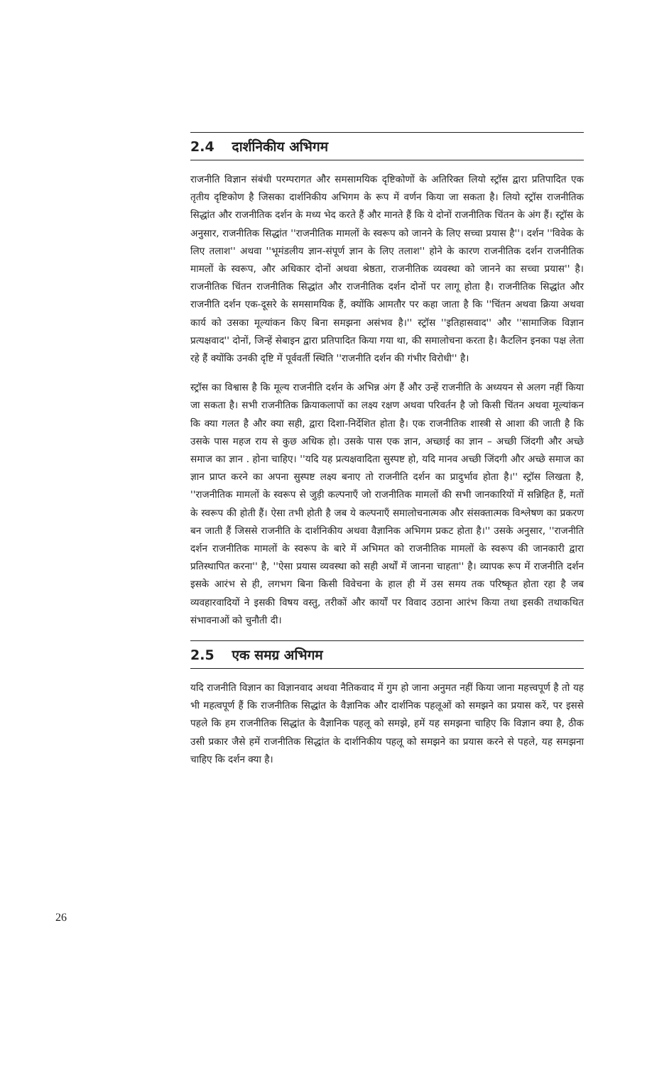2.4 दार्शनिकीय अभिगम
राजनीति विज्ञान संबंधी परम्परागत और समसामयिक दृष्टिकोणों के अतिरिक्त लियो स्ट्रॉस द्वारा प्रतिपादित एक तृतीय दृष्टिकोण है जिसका दार्शनिकीय अभिगम के रूप में वर्णन किया जा सकता है। लियो स्ट्रॉस राजनीतिक सिद्धांत और राजनीतिक दर्शन के मध्य भेद करते हैं और मानते हैं कि ये दोनों राजनीतिक चिंतन के अंग हैं। स्ट्रॉस के अनुसार, राजनीतिक सिद्धांत ''राजनीतिक मामलों के स्वरूप को जानने के लिए सच्चा प्रयास है''। दर्शन ''विवेक के लिए तलाश'' अथवा ''भूमंडलीय ज्ञान-संपूर्ण ज्ञान के लिए तलाश'' होने के कारण राजनीतिक दर्शन राजनीतिक मामलों के स्वरूप, और अधिकार दोनों अथवा श्रेष्ठता, राजनीतिक व्यवस्था को जानने का सच्चा प्रयास'' है। राजनीतिक चिंतन राजनीतिक सिद्धांत और राजनीतिक दर्शन दोनों पर लागू होता है। राजनीतिक सिद्धांत और राजनीति दर्शन एक-दूसरे के समसामयिक हैं, क्योंकि आमतौर पर कहा जाता है कि ''चिंतन अथवा क्रिया अथवा कार्य को उसका मूल्यांकन किए बिना समझना असंभव है।'' स्ट्रॉस ''इतिहासवाद'' और ''सामाजिक विज्ञान प्रत्यक्षवाद'' दोनों, जिन्हें सेबाइन द्वारा प्रतिपादित किया गया था, की समालोचना करता है। कैटलिन इनका पक्ष लेता रहे हैं क्योंकि उनकी दृष्टि में पूर्ववर्ती स्थिति ''राजनीति दर्शन की गंभीर विरोधी'' है।
स्ट्रॉस का विश्वास है कि मूल्य राजनीति दर्शन के अभिन्न अंग हैं और उन्हें राजनीति के अध्ययन से अलग नहीं किया जा सकता है। सभी राजनीतिक क्रियाकलापों का लक्ष्य रक्षण अथवा परिवर्तन है जो किसी चिंतन अथवा मूल्यांकन कि क्या गलत है और क्या सही, द्वारा दिशा-निर्देशित होता है। एक राजनीतिक शास्त्री से आशा की जाती है कि उसके पास महज राय से कुछ अधिक हो। उसके पास एक ज्ञान, अच्छाई का ज्ञान – अच्छी जिंदगी और अच्छे समाज का ज्ञान . होना चाहिए। ''यदि यह प्रत्यक्षवादिता सुस्पष्ट हो, यदि मानव अच्छी जिंदगी और अच्छे समाज का ज्ञान प्राप्त करने का अपना सुस्पष्ट लक्ष्य बनाए तो राजनीति दर्शन का प्रादुर्भाव होता है।'' स्ट्रॉस लिखता है, ''राजनीतिक मामलों के स्वरूप से जुड़ी कल्पनाएँ जो राजनीतिक मामलों की सभी जानकारियों में सन्निहित हैं, मतों के स्वरूप की होती हैं। ऐसा तभी होती है जब ये कल्पनाएँ समालोचनात्मक और संसक्तात्मक विश्लेषण का प्रकरण बन जाती हैं जिससे राजनीति के दार्शनिकीय अथवा वैज्ञानिक अभिगम प्रकट होता है।'' उसके अनुसार, ''राजनीति दर्शन राजनीतिक मामलों के स्वरूप के बारे में अभिमत को राजनीतिक मामलों के स्वरूप की जानकारी द्वारा प्रतिस्थापित करना'' है, ''ऐसा प्रयास व्यवस्था को सही अर्थों में जानना चाहता'' है। व्यापक रूप में राजनीति दर्शन इसके आरंभ से ही, लगभग बिना किसी विवेचना के हाल ही में उस समय तक परिष्कृत होता रहा है जब व्यवहारवादियों ने इसकी विषय वस्तु, तरीकों और कार्यों पर विवाद उठाना आरंभ किया तथा इसकी तथाकथित संभावनाओं को चुनौती दी।
2.5 एक समग्र अभिगम
यदि राजनीति विज्ञान का विज्ञानवाद अथवा नैतिकवाद में गुम हो जाना अनुमत नहीं किया जाना महत्त्वपूर्ण है तो यह भी महत्वपूर्ण हैं कि राजनीतिक सिद्धांत के वैज्ञानिक और दार्शनिक पहलूओं को समझने का प्रयास करें, पर इससे पहले कि हम राजनीतिक सिद्धांत के वैज्ञानिक पहलू को समझे, हमें यह समझना चाहिए कि विज्ञान क्या है, ठीक उसी प्रकार जैसे हमें राजनीतिक सिद्धांत के दार्शनिकीय पहलू को समझने का प्रयास करने से पहले, यह समझना चाहिए कि दर्शन क्या है।
26